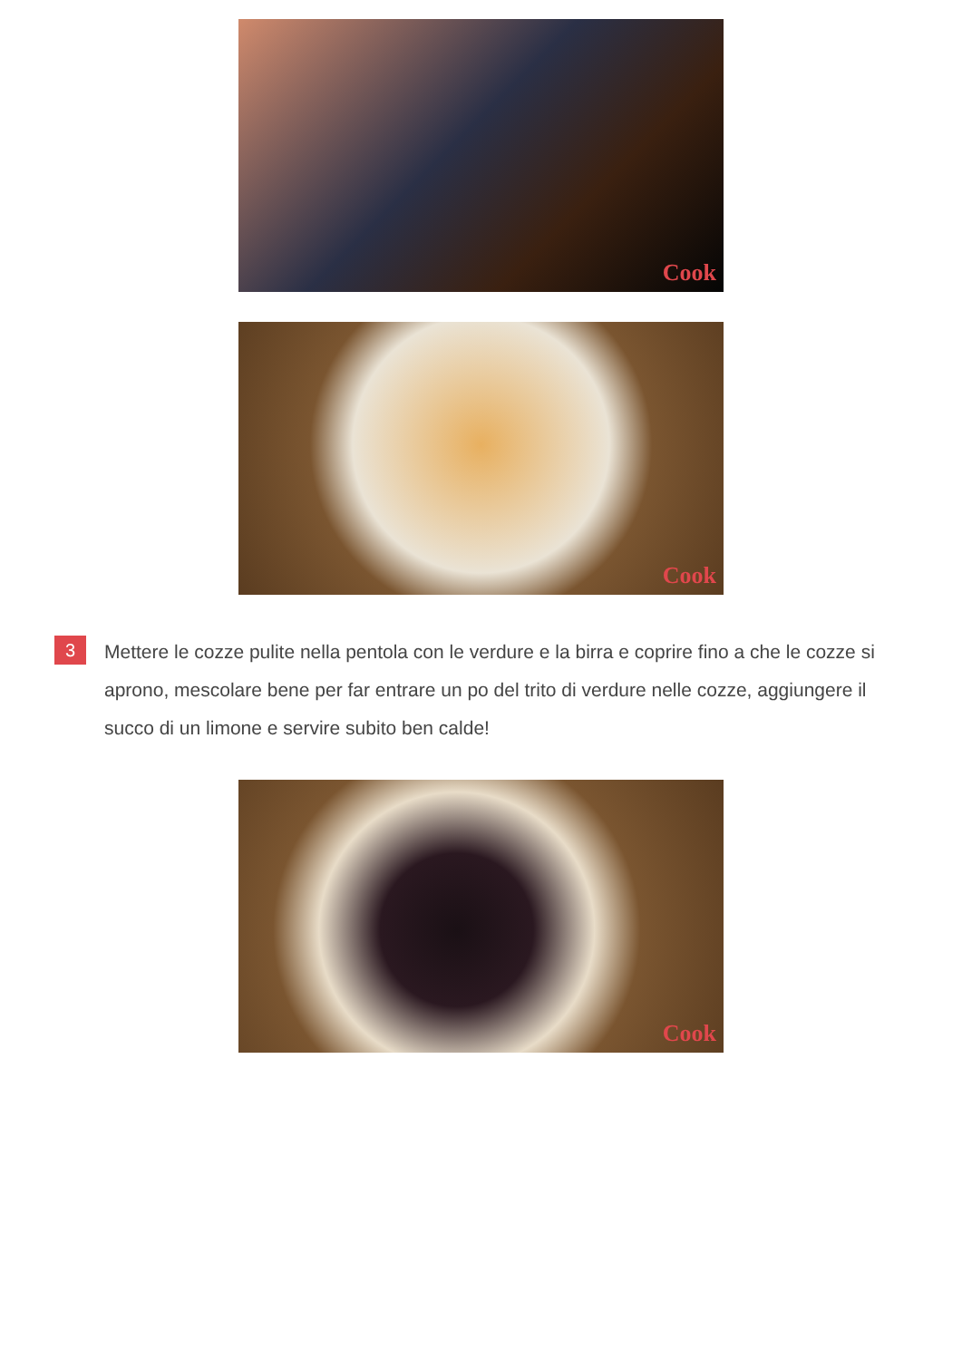Cook
Cook
3
Mettere le cozze pulite nella pentola con le verdure e la birra e coprire fino a che le cozze si aprono, mescolare bene per far entrare un po del trito di verdure nelle cozze, aggiungere il succo di un limone e servire subito ben calde!
Cook